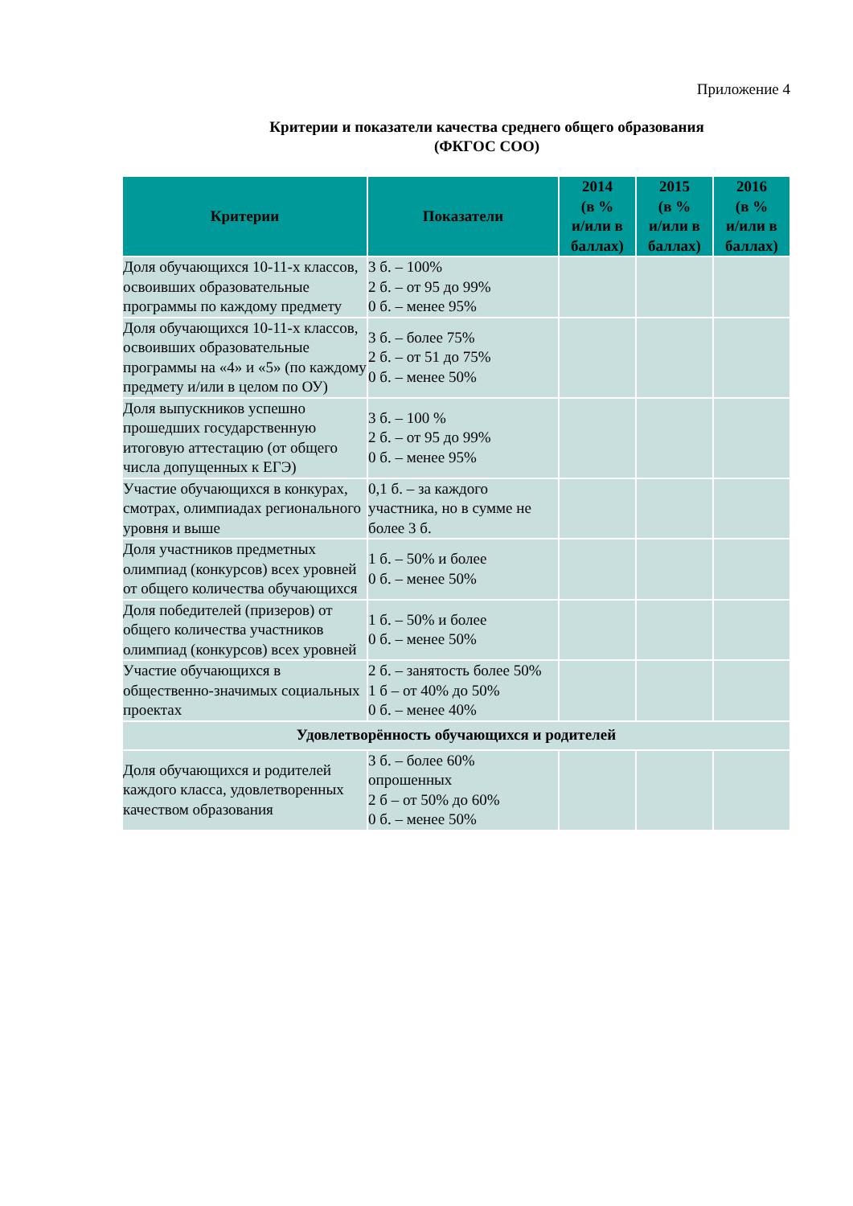Приложение 4
Критерии и показатели качества среднего общего образования
(ФКГОС СОО)
| Критерии | Показатели | 2014 (в % и/или в баллах) | 2015 (в % и/или в баллах) | 2016 (в % и/или в баллах) |
| --- | --- | --- | --- | --- |
| Доля обучающихся 10-11-х классов, освоивших образовательные программы по каждому предмету | 3 б. – 100% 2 б. – от 95 до 99% 0 б. – менее 95% | | | |
| Доля обучающихся 10-11-х классов, освоивших образовательные программы на «4» и «5» (по каждому предмету и/или в целом по ОУ) | 3 б. – более 75% 2 б. – от 51 до 75% 0 б. – менее 50% | | | |
| Доля выпускников успешно прошедших государственную итоговую аттестацию (от общего числа допущенных к ЕГЭ) | 3 б. – 100 % 2 б. – от 95 до 99% 0 б. – менее 95% | | | |
| Участие обучающихся в конкурах, смотрах, олимпиадах регионального уровня и выше | 0,1 б. – за каждого участника, но в сумме не более 3 б. | | | |
| Доля участников предметных олимпиад (конкурсов) всех уровней от общего количества обучающихся | 1 б. – 50% и более 0 б. – менее 50% | | | |
| Доля победителей (призеров) от общего количества участников олимпиад (конкурсов) всех уровней | 1 б. – 50% и более 0 б. – менее 50% | | | |
| Участие обучающихся в общественно-значимых социальных проектах | 2 б. – занятость более 50% 1 б – от 40% до 50% 0 б. – менее 40% | | | |
| Удовлетворённость обучающихся и родителей | | | | |
| Доля обучающихся и родителей каждого класса, удовлетворенных качеством образования | 3 б. – более 60% опрошенных 2 б – от 50% до 60% 0 б. – менее 50% | | | |